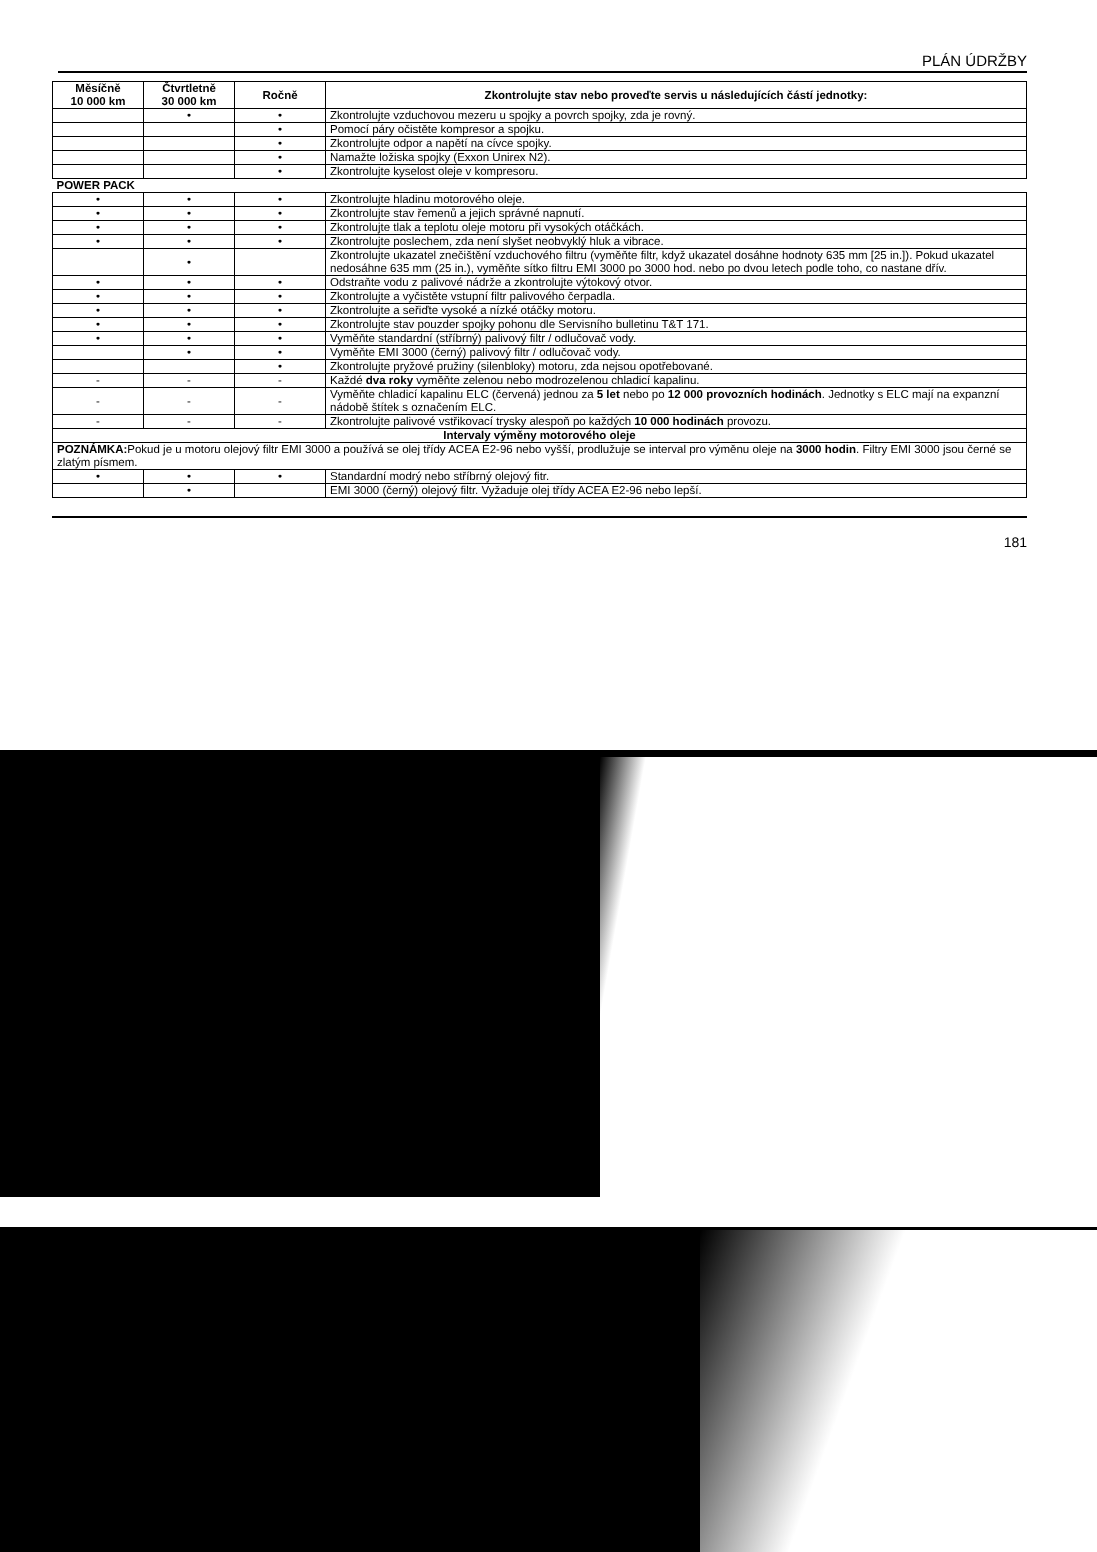PLÁN ÚDRŽBY
| Měsíčně 10 000 km | Čtvrtletně 30 000 km | Ročně | Zkontrolujte stav nebo proveďte servis u následujících částí jednotky: |
| --- | --- | --- | --- |
| | • | • | Zkontrolujte vzduchovou mezeru u spojky a povrch spojky, zda je rovný. |
| | | • | Pomocí páry očistěte kompresor a spojku. |
| | | • | Zkontrolujte odpor a napětí na cívce spojky. |
| | | • | Namažte ložiska spojky (Exxon Unirex N2). |
| | | • | Zkontrolujte kyselost oleje v kompresoru. |
| POWER PACK | | | |
| • | • | • | Zkontrolujte hladinu motorového oleje. |
| • | • | • | Zkontrolujte stav řemenů a jejich správné napnutí. |
| • | • | • | Zkontrolujte tlak a teplotu oleje motoru při vysokých otáčkách. |
| • | • | • | Zkontrolujte poslechem, zda není slyšet neobvyklý hluk a vibrace. |
| | • | | Zkontrolujte ukazatel znečištění vzduchového filtru (vyměňte filtr, když ukazatel dosáhne hodnoty 635 mm [25 in.]). Pokud ukazatel nedosáhne 635 mm (25 in.), vyměňte sítko filtru EMI 3000 po 3000 hod. nebo po dvou letech podle toho, co nastane dřív. |
| • | • | • | Odstraňte vodu z palivové nádrže a zkontrolujte výtokový otvor. |
| • | • | • | Zkontrolujte a vyčistěte vstupní filtr palivového čerpadla. |
| • | • | • | Zkontrolujte a seřiďte vysoké a nízké otáčky motoru. |
| • | • | • | Zkontrolujte stav pouzder spojky pohonu dle Servisního bulletinu T&T 171. |
| • | • | • | Vyměňte standardní (stříbrný) palivový filtr / odlučovač vody. |
| | • | • | Vyměňte EMI 3000 (černý) palivový filtr / odlučovač vody. |
| | | • | Zkontrolujte pryžové pružiny (silenbloky) motoru, zda nejsou opotřebované. |
| - | - | - | Každé dva roky vyměňte zelenou nebo modrozelenou chladicí kapalinu. |
| - | - | - | Vyměňte chladicí kapalinu ELC (červená) jednou za 5 let nebo po 12 000 provozních hodinách . Jednotky s ELC mají na expanzní nádobě štítek s označením ELC. |
| - | - | - | Zkontrolujte palivové vstřikovací trysky alespoň po každých 10 000 hodinách provozu. |
| Intervaly výměny motorového oleje | | | |
| POZNÁMKA: Pokud je u motoru olejový filtr EMI 3000 a používá se olej třídy ACEA E2-96 nebo vyšší, prodlužuje se interval pro výměnu oleje na 3000 hodin . Filtry EMI 3000 jsou černé se zlatým písmem. | | | |
| • | • | • | Standardní modrý nebo stříbrný olejový fitr. |
| | • | | EMI 3000 (černý) olejový filtr. Vyžaduje olej třídy ACEA E2-96 nebo lepší. |
181